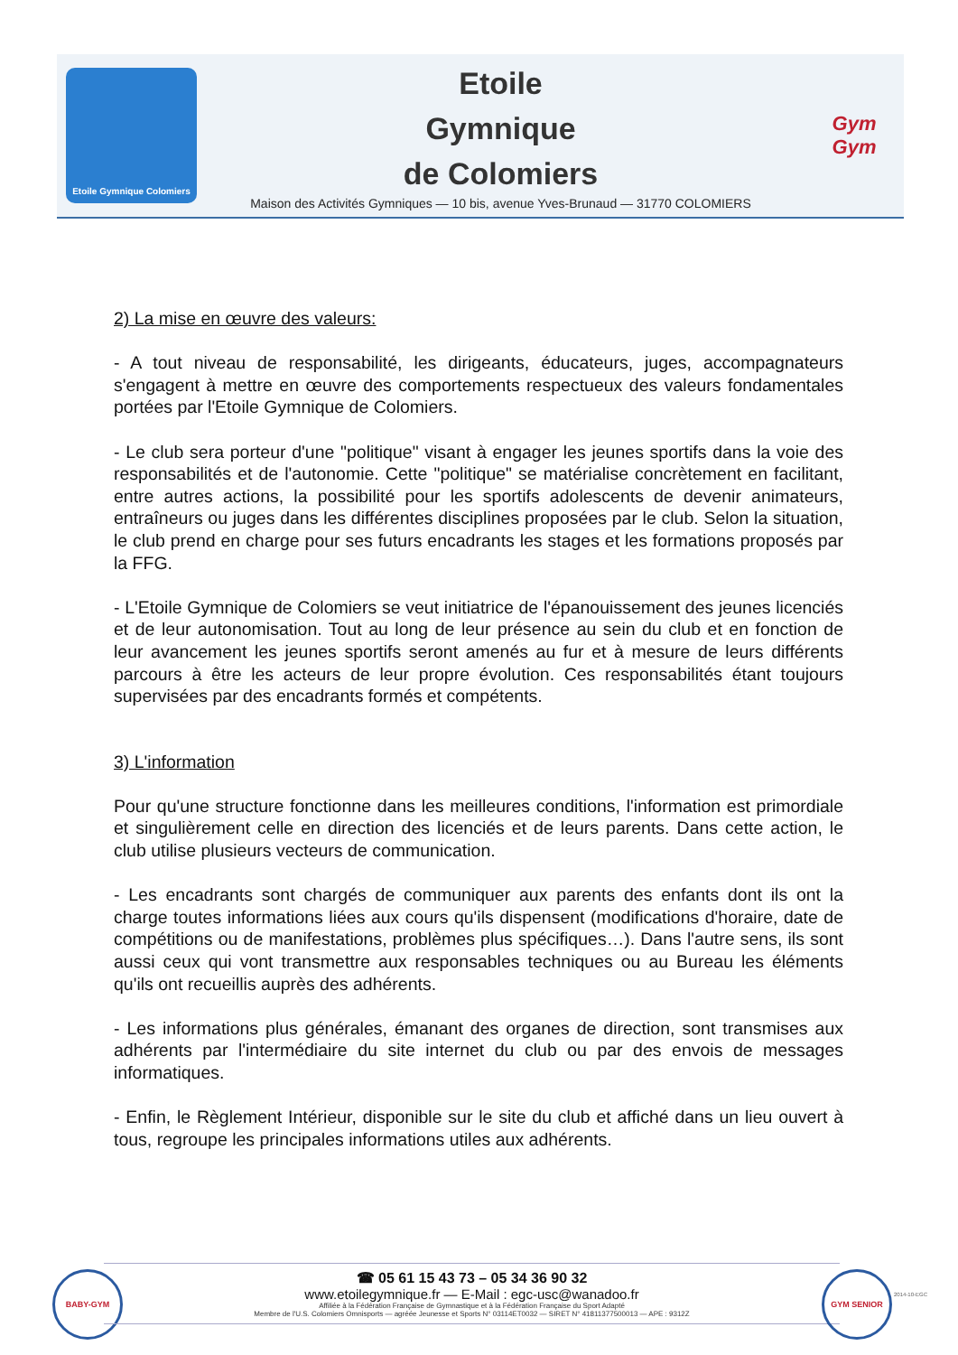Etoile Gymnique Colomiers
Etoile
Gymnique
de Colomiers
Maison des Activités Gymniques — 10 bis, avenue Yves-Brunaud — 31770 COLOMIERS
Gym
Gym
2) La mise en œuvre des valeurs:
- A tout niveau de responsabilité, les dirigeants, éducateurs, juges, accompagnateurs s'engagent à mettre en œuvre des comportements respectueux des valeurs fondamentales portées par l'Etoile Gymnique de Colomiers.
- Le club sera porteur d'une "politique" visant à engager les jeunes sportifs dans la voie des responsabilités et de l'autonomie. Cette "politique" se matérialise concrètement en facilitant, entre autres actions, la possibilité pour les sportifs adolescents de devenir animateurs, entraîneurs ou juges dans les différentes disciplines proposées par le club. Selon la situation, le club prend en charge pour ses futurs encadrants les stages et les formations proposés par la FFG.
- L'Etoile Gymnique de Colomiers se veut initiatrice de l'épanouissement des jeunes licenciés et de leur autonomisation. Tout au long de leur présence au sein du club et en fonction de leur avancement les jeunes sportifs seront amenés au fur et à mesure de leurs différents parcours à être les acteurs de leur propre évolution. Ces responsabilités étant toujours supervisées par des encadrants formés et compétents.
3) L'information
Pour qu'une structure fonctionne dans les meilleures conditions, l'information est primordiale et singulièrement celle en direction des licenciés et de leurs parents. Dans cette action, le club utilise plusieurs vecteurs de communication.
- Les encadrants sont chargés de communiquer aux parents des enfants dont ils ont la charge toutes informations liées aux cours qu'ils dispensent (modifications d'horaire, date de compétitions ou de manifestations, problèmes plus spécifiques…). Dans l'autre sens, ils sont aussi ceux qui vont transmettre aux responsables techniques ou au Bureau les éléments qu'ils ont recueillis auprès des adhérents.
- Les informations plus générales, émanant des organes de direction, sont transmises aux adhérents par l'intermédiaire du site internet du club ou par des envois de messages informatiques.
- Enfin, le Règlement Intérieur, disponible sur le site du club et affiché dans un lieu ouvert à tous, regroupe les principales informations utiles aux adhérents.
BABY-GYM
☎ 05 61 15 43 73 – 05 34 36 90 32
www.etoilegymnique.fr — E-Mail : egc-usc@wanadoo.fr
Affiliée à la Fédération Française de Gymnastique et à la Fédération Française du Sport Adapté
Membre de l'U.S. Colomiers Omnisports — agréée Jeunesse et Sports N° 03114ET0032 — SIRET N° 41811377500013 — APE : 9312Z
GYM SENIOR
2014-10-EGC